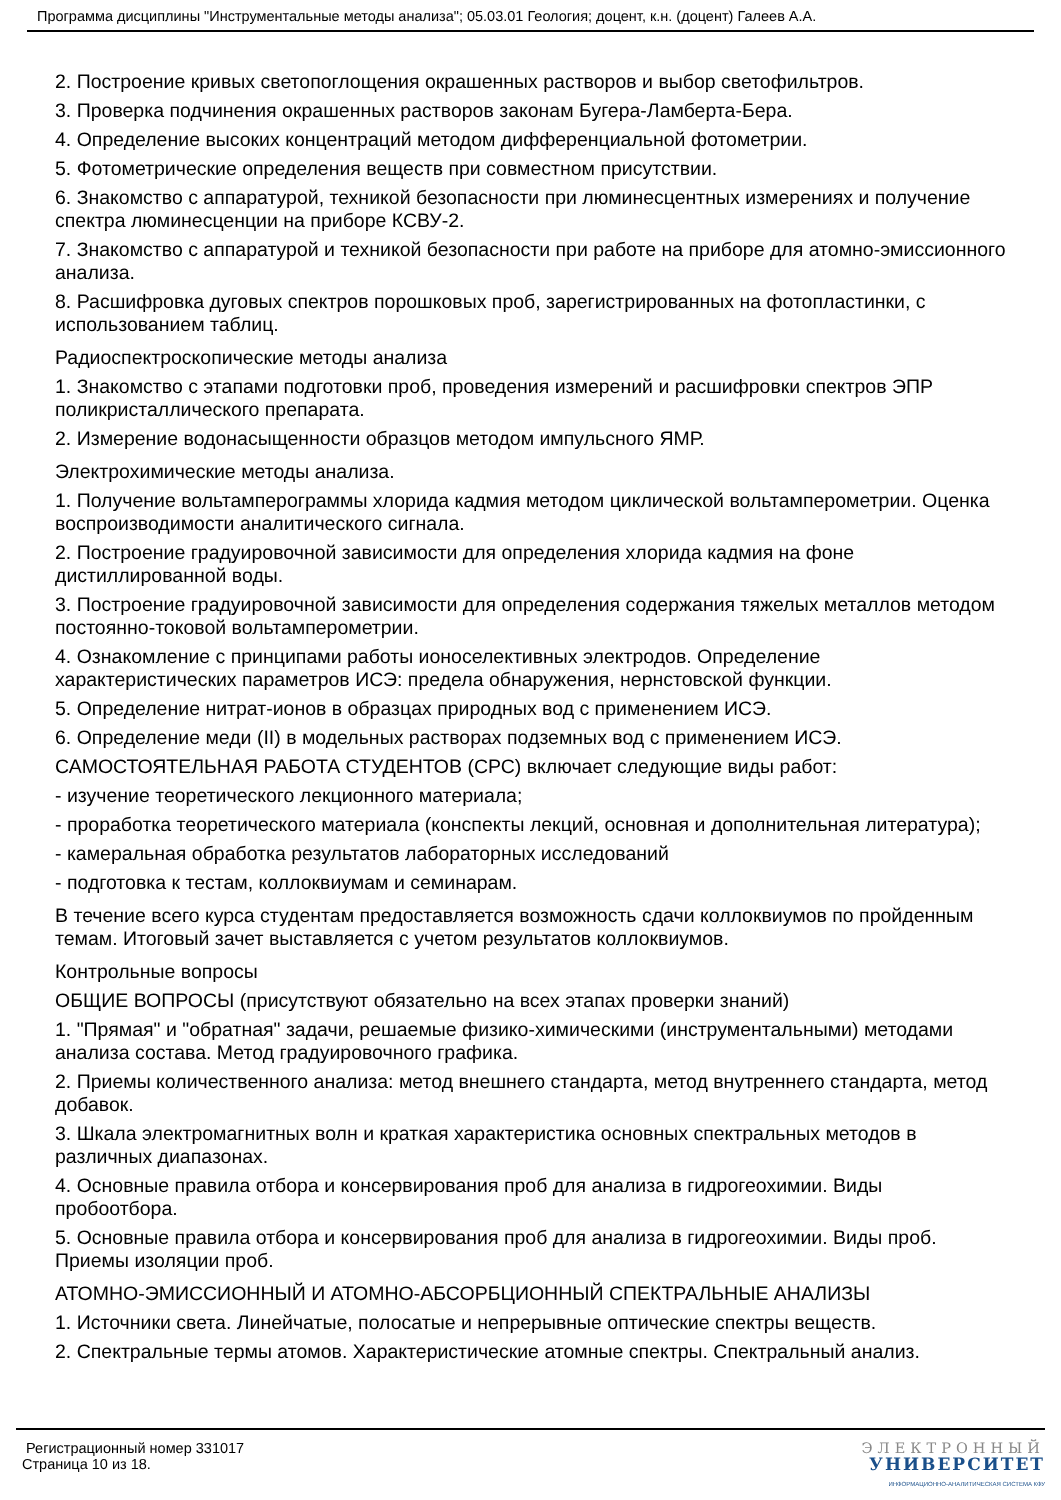Программа дисциплины "Инструментальные методы анализа"; 05.03.01 Геология; доцент, к.н. (доцент) Галеев А.А.
2. Построение кривых светопоглощения окрашенных растворов и выбор светофильтров.
3. Проверка подчинения окрашенных растворов законам Бугера-Ламберта-Бера.
4. Определение высоких концентраций методом дифференциальной фотометрии.
5. Фотометрические определения веществ при совместном присутствии.
6. Знакомство с аппаратурой, техникой безопасности при люминесцентных измерениях и получение спектра люминесценции на приборе КСВУ-2.
7. Знакомство с аппаратурой и техникой безопасности при работе на приборе для атомно-эмиссионного анализа.
8. Расшифровка дуговых спектров порошковых проб, зарегистрированных на фотопластинки, с использованием таблиц.
Радиоспектроскопические методы анализа
1. Знакомство с этапами подготовки проб, проведения измерений и расшифровки спектров ЭПР поликристаллического препарата.
2. Измерение водонасыщенности образцов методом импульсного ЯМР.
Электрохимические методы анализа.
1. Получение вольтамперограммы хлорида кадмия методом циклической вольтамперометрии. Оценка воспроизводимости аналитического сигнала.
2. Построение градуировочной зависимости для определения хлорида кадмия на фоне дистиллированной воды.
3. Построение градуировочной зависимости для определения содержания тяжелых металлов методом постоянно-токовой вольтамперометрии.
4. Ознакомление с принципами работы ионоселективных электродов. Определение характеристических параметров ИСЭ: предела обнаружения, нернстовской функции.
5. Определение нитрат-ионов в образцах природных вод с применением ИСЭ.
6. Определение меди (II) в модельных растворах подземных вод с применением ИСЭ.
САМОСТОЯТЕЛЬНАЯ РАБОТА СТУДЕНТОВ (СРС) включает следующие виды работ:
- изучение теоретического лекционного материала;
- проработка теоретического материала (конспекты лекций, основная и дополнительная литература);
- камеральная обработка результатов лабораторных исследований
- подготовка к тестам, коллоквиумам и семинарам.
В течение всего курса студентам предоставляется возможность сдачи коллоквиумов по пройденным темам. Итоговый зачет выставляется с учетом результатов коллоквиумов.
Контрольные вопросы
ОБЩИЕ ВОПРОСЫ (присутствуют обязательно на всех этапах проверки знаний)
1. "Прямая" и "обратная" задачи, решаемые физико-химическими (инструментальными) методами анализа состава. Метод градуировочного графика.
2. Приемы количественного анализа: метод внешнего стандарта, метод внутреннего стандарта, метод добавок.
3. Шкала электромагнитных волн и краткая характеристика основных спектральных методов в различных диапазонах.
4. Основные правила отбора и консервирования проб для анализа в гидрогеохимии. Виды пробоотбора.
5. Основные правила отбора и консервирования проб для анализа в гидрогеохимии. Виды проб. Приемы изоляции проб.
АТОМНО-ЭМИССИОННЫЙ И АТОМНО-АБСОРБЦИОННЫЙ СПЕКТРАЛЬНЫЕ АНАЛИЗЫ
1. Источники света. Линейчатые, полосатые и непрерывные оптические спектры веществ.
2. Спектральные термы атомов. Характеристические атомные спектры. Спектральный анализ.
Регистрационный номер 331017
Страница 10 из 18.
ЭЛЕКТРОННЫЙ
УНИВЕРСИТЕТ
ИНФОРМАЦИОННО-АНАЛИТИЧЕСКАЯ СИСТЕМА КФУ